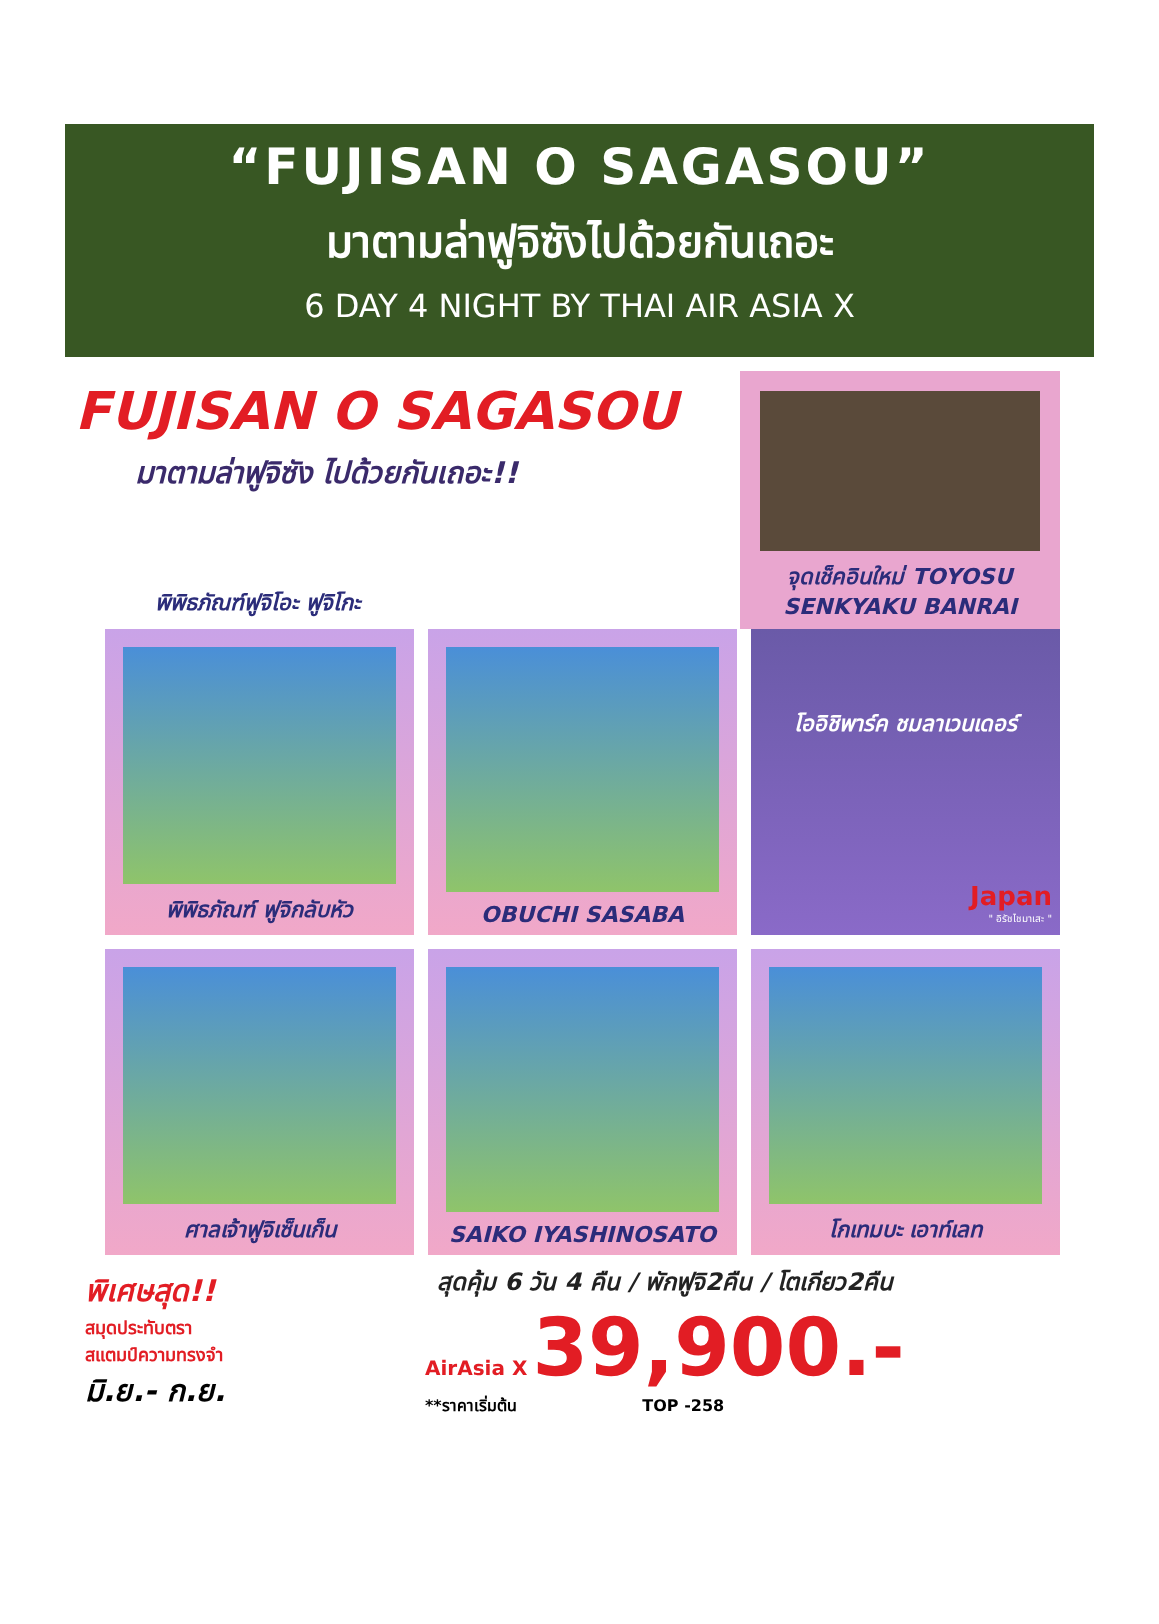“FUJISAN O SAGASOU”
มาตามล่าฟูจิซังไปด้วยกันเถอะ
6 DAY 4 NIGHT BY THAI AIR ASIA X
FUJISAN O SAGASOU
มาตามล่าฟูจิซัง ไปด้วยกันเถอะ!!
พิพิธภัณฑ์ฟูจิโอะ ฟูจิโกะ
จุดเช็คอินใหม่ TOYOSU SENKYAKU BANRAI
พิพิธภัณฑ์ ฟูจิกลับหัว
OBUCHI SASABA
โออิชิพาร์ค ชมลาเวนเดอร์
Japan
" อิรัชไชมาเสะ "
ศาลเจ้าฟูจิเซ็นเก็น
SAIKO IYASHINOSATO
โกเทมบะ เอาท์เลท
พิเศษสุด!!
สมุดประทับตรา
สแตมป์ความทรงจำ
มิ.ย.- ก.ย.
สุดคุ้ม 6 วัน 4 คืน / พักฟูจิ2คืน / โตเกียว2คืน
AirAsia X 39,900.-
**ราคาเริ่มต้น TOP -258